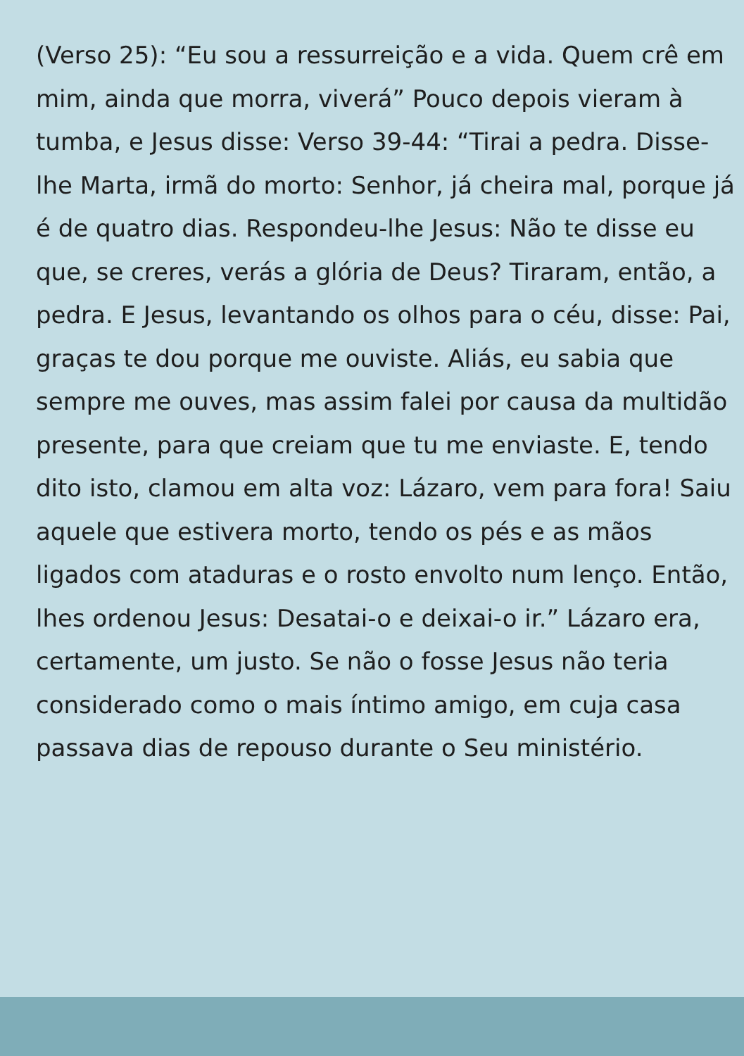(Verso 25): “Eu sou a ressurreição e a vida. Quem crê em mim, ainda que morra, viverá” Pouco depois vieram à tumba, e Jesus disse: Verso 39-44: “Tirai a pedra. Disse-lhe Marta, irmã do morto: Senhor, já cheira mal, porque já é de quatro dias. Respondeu-lhe Jesus: Não te disse eu que, se creres, verás a glória de Deus? Tiraram, então, a pedra. E Jesus, levantando os olhos para o céu, disse: Pai, graças te dou porque me ouviste. Aliás, eu sabia que sempre me ouves, mas assim falei por causa da multidão presente, para que creiam que tu me enviaste. E, tendo dito isto, clamou em alta voz: Lázaro, vem para fora! Saiu aquele que estivera morto, tendo os pés e as mãos ligados com ataduras e o rosto envolto num lenço. Então, lhes ordenou Jesus: Desatai-o e deixai-o ir.” Lázaro era, certamente, um justo. Se não o fosse Jesus não teria considerado como o mais íntimo amigo, em cuja casa passava dias de repouso durante o Seu ministério.